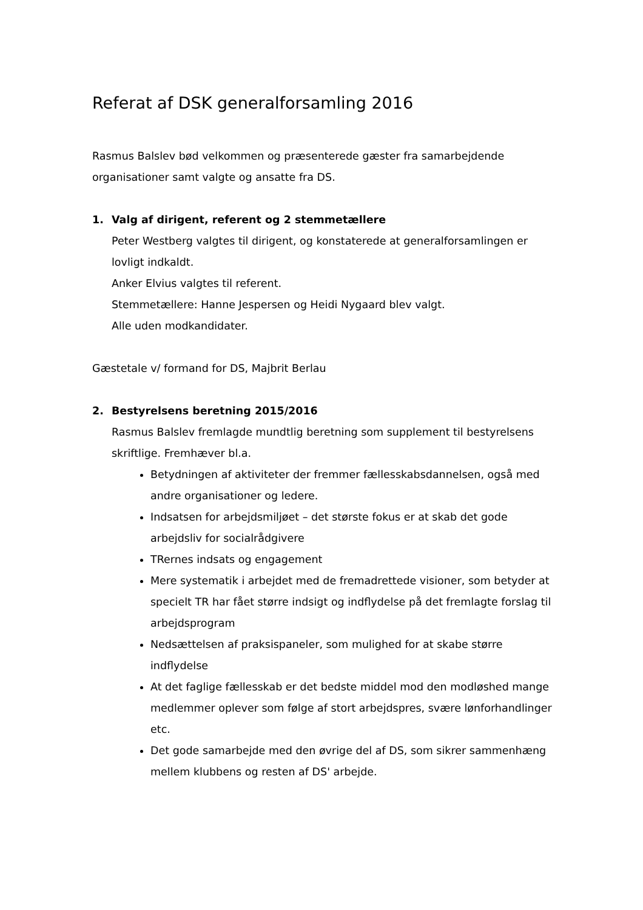Referat af DSK generalforsamling 2016
Rasmus Balslev bød velkommen og præsenterede gæster fra samarbejdende organisationer samt valgte og ansatte fra DS.
1. Valg af dirigent, referent og 2 stemmetællere
Peter Westberg valgtes til dirigent, og konstaterede at generalforsamlingen er lovligt indkaldt.
Anker Elvius valgtes til referent.
Stemmetællere: Hanne Jespersen og Heidi Nygaard blev valgt.
Alle uden modkandidater.
Gæstetale v/ formand for DS, Majbrit Berlau
2. Bestyrelsens beretning 2015/2016
Rasmus Balslev fremlagde mundtlig beretning som supplement til bestyrelsens skriftlige. Fremhæver bl.a.
Betydningen af aktiviteter der fremmer fællesskabsdannelsen, også med andre organisationer og ledere.
Indsatsen for arbejdsmiljøet – det største fokus er at skab det gode arbejdsliv for socialrådgivere
TRernes indsats og engagement
Mere systematik i arbejdet med de fremadrettede visioner, som betyder at specielt TR har fået større indsigt og indflydelse på det fremlagte forslag til arbejdsprogram
Nedsættelsen af praksispaneler, som mulighed for at skabe større indflydelse
At det faglige fællesskab er det bedste middel mod den modløshed mange medlemmer oplever som følge af stort arbejdspres, svære lønforhandlinger etc.
Det gode samarbejde med den øvrige del af DS, som sikrer sammenhæng mellem klubbens og resten af DS' arbejde.